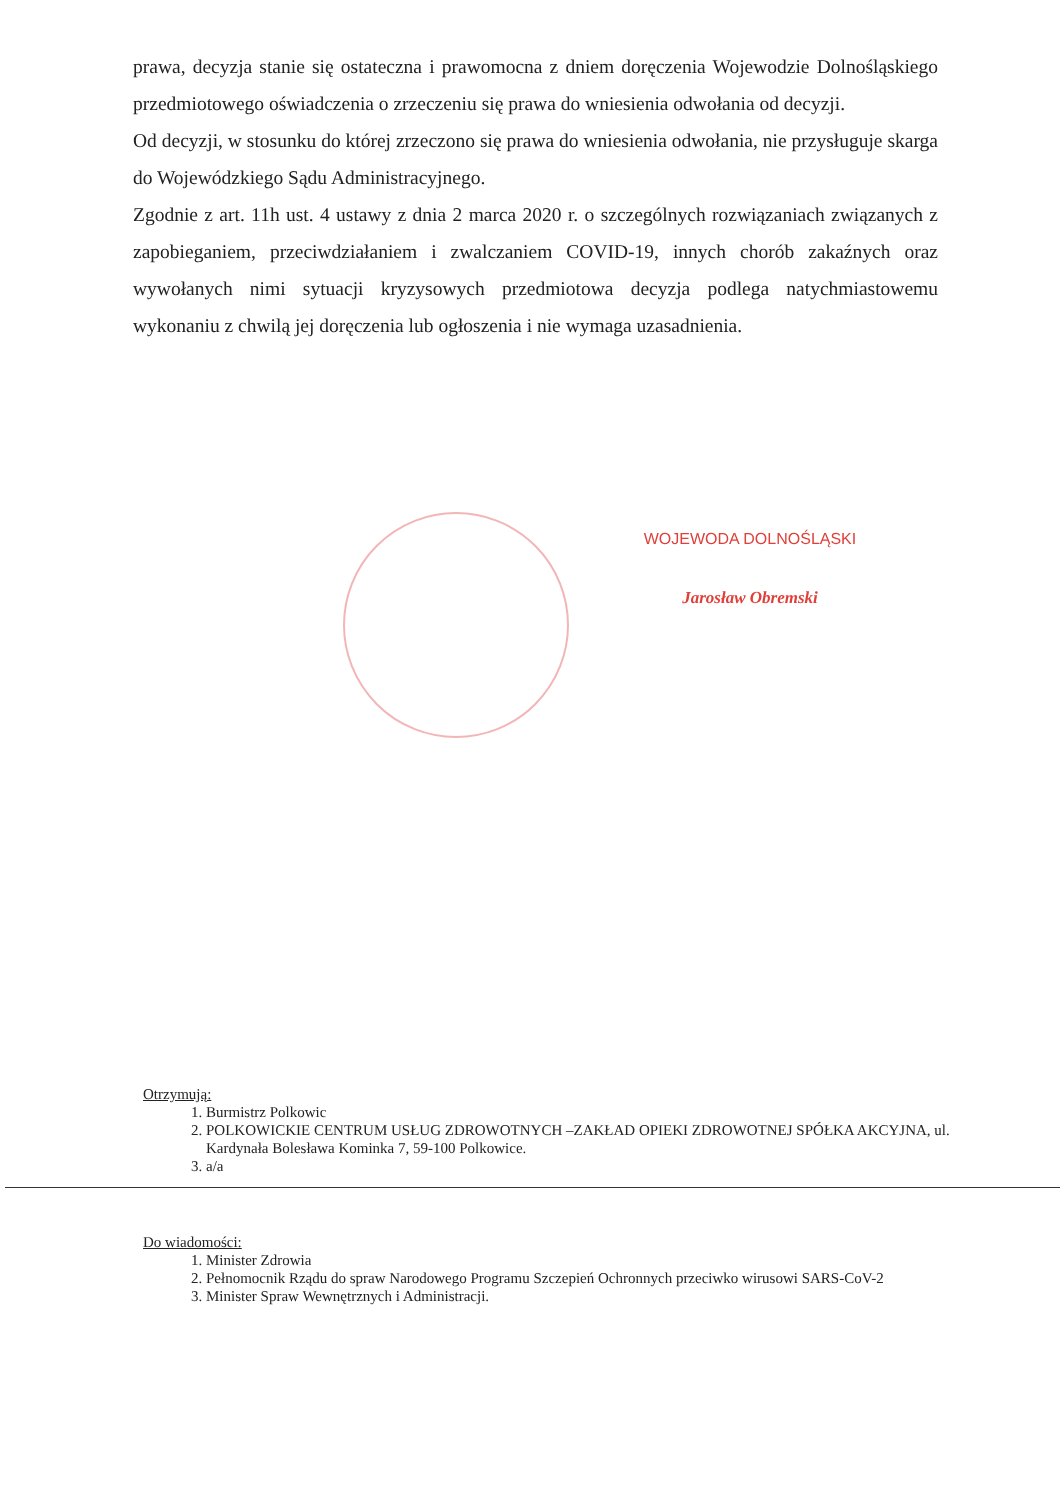prawa, decyzja stanie się ostateczna i prawomocna z dniem doręczenia Wojewodzie Dolnośląskiego przedmiotowego oświadczenia o zrzeczeniu się prawa do wniesienia odwołania od decyzji.
Od decyzji, w stosunku do której zrzeczono się prawa do wniesienia odwołania, nie przysługuje skarga do Wojewódzkiego Sądu Administracyjnego.
Zgodnie z art. 11h ust. 4 ustawy z dnia 2 marca 2020 r. o szczególnych rozwiązaniach związanych z zapobieganiem, przeciwdziałaniem i zwalczaniem COVID-19, innych chorób zakaźnych oraz wywołanych nimi sytuacji kryzysowych przedmiotowa decyzja podlega natychmiastowemu wykonaniu z chwilą jej doręczenia lub ogłoszenia i nie wymaga uzasadnienia.
WOJEWODA DOLNOŚLĄSKI
Jarosław Obremski
Otrzymują:
1. Burmistrz Polkowic
2. POLKOWICKIE CENTRUM USŁUG ZDROWOTNYCH –ZAKŁAD OPIEKI ZDROWOTNEJ SPÓŁKA AKCYJNA, ul. Kardynała Bolesława Kominka 7, 59-100 Polkowice.
3. a/a
Do wiadomości:
1. Minister Zdrowia
2. Pełnomocnik Rządu do spraw Narodowego Programu Szczepień Ochronnych przeciwko wirusowi SARS-CoV-2
3. Minister Spraw Wewnętrznych i Administracji.